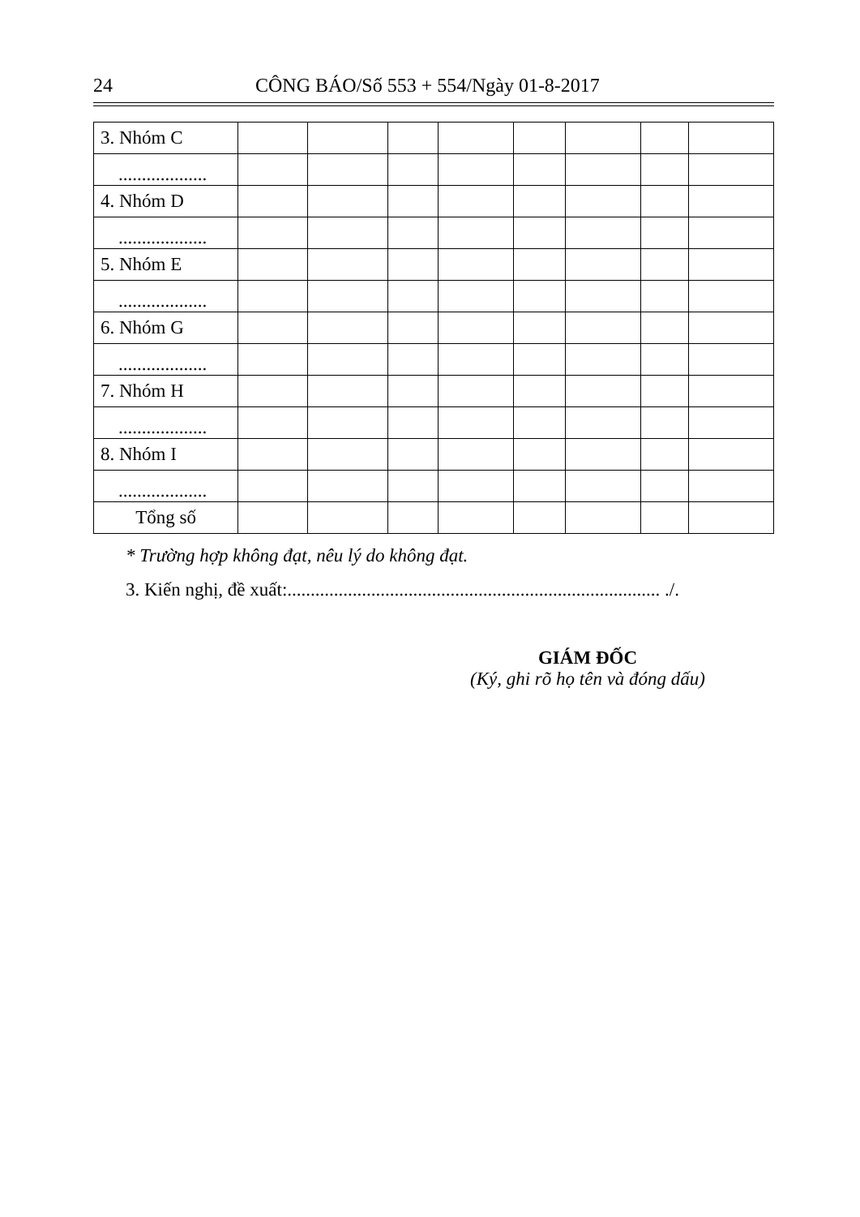24 CÔNG BÁO/Số 553 + 554/Ngày 01-8-2017
| 3. Nhóm C | | | | | | | | |
| ................... | | | | | | | | |
| 4. Nhóm D | | | | | | | | |
| ................... | | | | | | | | |
| 5. Nhóm E | | | | | | | | |
| ................... | | | | | | | | |
| 6. Nhóm G | | | | | | | | |
| ................... | | | | | | | | |
| 7. Nhóm H | | | | | | | | |
| ................... | | | | | | | | |
| 8. Nhóm I | | | | | | | | |
| ................... | | | | | | | | |
| Tổng số | | | | | | | | |
* Trường hợp không đạt, nêu lý do không đạt.
3. Kiến nghị, đề xuất:................................................................................ ./.
GIÁM ĐỐC
(Ký, ghi rõ họ tên và đóng dấu)